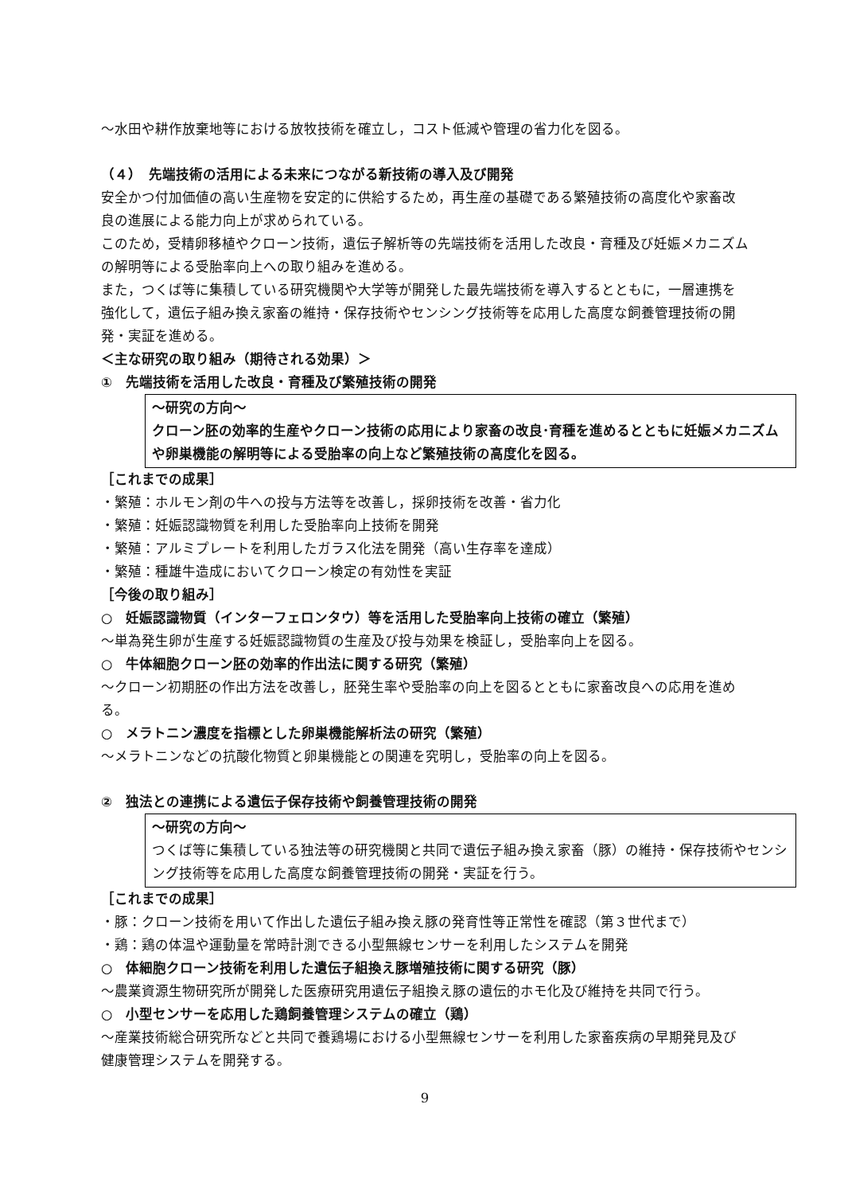～水田や耕作放棄地等における放牧技術を確立し，コスト低減や管理の省力化を図る。
（４）　先端技術の活用による未来につながる新技術の導入及び開発
安全かつ付加価値の高い生産物を安定的に供給するため，再生産の基礎である繁殖技術の高度化や家畜改良の進展による能力向上が求められている。
このため，受精卵移植やクローン技術，遺伝子解析等の先端技術を活用した改良・育種及び妊娠メカニズムの解明等による受胎率向上への取り組みを進める。
また，つくば等に集積している研究機関や大学等が開発した最先端技術を導入するとともに，一層連携を強化して，遺伝子組み換え家畜の維持・保存技術やセンシング技術等を応用した高度な飼養管理技術の開発・実証を進める。
＜主な研究の取り組み（期待される効果）＞
①　先端技術を活用した改良・育種及び繁殖技術の開発
～研究の方向～
クローン胚の効率的生産やクローン技術の応用により家畜の改良･育種を進めるとともに妊娠メカニズムや卵巣機能の解明等による受胎率の向上など繁殖技術の高度化を図る。
［これまでの成果］
・繁殖：ホルモン剤の牛への投与方法等を改善し，採卵技術を改善・省力化
・繁殖：妊娠認識物質を利用した受胎率向上技術を開発
・繁殖：アルミプレートを利用したガラス化法を開発（高い生存率を達成）
・繁殖：種雄牛造成においてクローン検定の有効性を実証
［今後の取り組み］
○　妊娠認識物質（インターフェロンタウ）等を活用した受胎率向上技術の確立（繁殖）
～単為発生卵が生産する妊娠認識物質の生産及び投与効果を検証し，受胎率向上を図る。
○　牛体細胞クローン胚の効率的作出法に関する研究（繁殖）
～クローン初期胚の作出方法を改善し，胚発生率や受胎率の向上を図るとともに家畜改良への応用を進める。
○　メラトニン濃度を指標とした卵巣機能解析法の研究（繁殖）
～メラトニンなどの抗酸化物質と卵巣機能との関連を究明し，受胎率の向上を図る。
②　独法との連携による遺伝子保存技術や飼養管理技術の開発
～研究の方向～
つくば等に集積している独法等の研究機関と共同で遺伝子組み換え家畜（豚）の維持・保存技術やセンシング技術等を応用した高度な飼養管理技術の開発・実証を行う。
［これまでの成果］
・豚：クローン技術を用いて作出した遺伝子組み換え豚の発育性等正常性を確認（第３世代まで）
・鶏：鶏の体温や運動量を常時計測できる小型無線センサーを利用したシステムを開発
○　体細胞クローン技術を利用した遺伝子組換え豚増殖技術に関する研究（豚）
～農業資源生物研究所が開発した医療研究用遺伝子組換え豚の遺伝的ホモ化及び維持を共同で行う。
○　小型センサーを応用した鶏飼養管理システムの確立（鶏）
～産業技術総合研究所などと共同で養鶏場における小型無線センサーを利用した家畜疾病の早期発見及び健康管理システムを開発する。
9